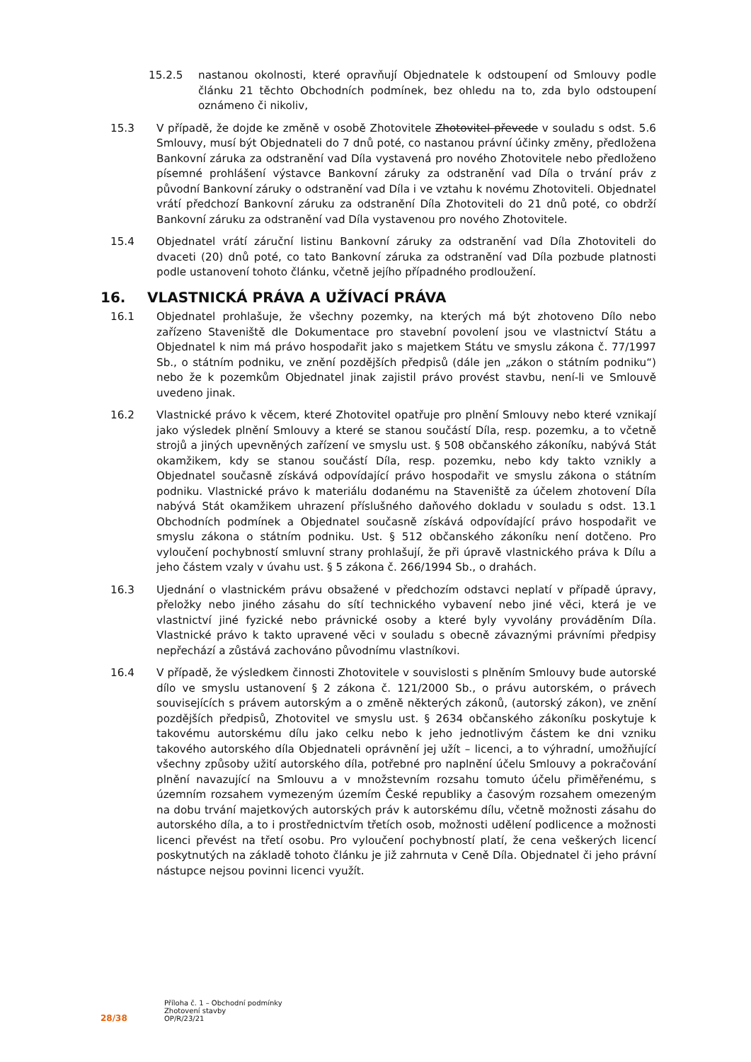15.2.5 nastanou okolnosti, které opravňují Objednatele k odstoupení od Smlouvy podle článku 21 těchto Obchodních podmínek, bez ohledu na to, zda bylo odstoupení oznámeno či nikoliv,
15.3 V případě, že dojde ke změně v osobě Zhotovitele Zhotovitel převede v souladu s odst. 5.6 Smlouvy, musí být Objednateli do 7 dnů poté, co nastanou právní účinky změny, předložena Bankovní záruka za odstranění vad Díla vystavená pro nového Zhotovitele nebo předloženo písemné prohlášení výstavce Bankovní záruky za odstranění vad Díla o trvání práv z původní Bankovní záruky o odstranění vad Díla i ve vztahu k novému Zhotoviteli. Objednatel vrátí předchozí Bankovní záruku za odstranění Díla Zhotoviteli do 21 dnů poté, co obdrží Bankovní záruku za odstranění vad Díla vystavenou pro nového Zhotovitele.
15.4 Objednatel vrátí záruční listinu Bankovní záruky za odstranění vad Díla Zhotoviteli do dvaceti (20) dnů poté, co tato Bankovní záruka za odstranění vad Díla pozbude platnosti podle ustanovení tohoto článku, včetně jejího případného prodloužení.
16. VLASTNICKÁ PRÁVA A UŽÍVACÍ PRÁVA
16.1 Objednatel prohlašuje, že všechny pozemky, na kterých má být zhotoveno Dílo nebo zařízeno Staveniště dle Dokumentace pro stavební povolení jsou ve vlastnictví Státu a Objednatel k nim má právo hospodařit jako s majetkem Státu ve smyslu zákona č. 77/1997 Sb., o státním podniku, ve znění pozdějších předpisů (dále jen „zákon o státním podniku“) nebo že k pozemkům Objednatel jinak zajistil právo provést stavbu, není-li ve Smlouvě uvedeno jinak.
16.2 Vlastnické právo k věcem, které Zhotovitel opatřuje pro plnění Smlouvy nebo které vznikají jako výsledek plnění Smlouvy a které se stanou součástí Díla, resp. pozemku, a to včetně strojů a jiných upevněných zařízení ve smyslu ust. § 508 občanského zákoníku, nabývá Stát okamžikem, kdy se stanou součástí Díla, resp. pozemku, nebo kdy takto vznikly a Objednatel současně získává odpovídající právo hospodařit ve smyslu zákona o státním podniku. Vlastnické právo k materiálu dodanému na Staveniště za účelem zhotovení Díla nabývá Stát okamžikem uhrazení příslušného daňového dokladu v souladu s odst. 13.1 Obchodních podmínek a Objednatel současně získává odpovídající právo hospodařit ve smyslu zákona o státním podniku. Ust. § 512 občanského zákoníku není dotčeno. Pro vyloučení pochybností smluvní strany prohlašují, že při úpravě vlastnického práva k Dílu a jeho částem vzaly v úvahu ust. § 5 zákona č. 266/1994 Sb., o drahách.
16.3 Ujednání o vlastnickém právu obsažené v předchozím odstavci neplatí v případě úpravy, přeložky nebo jiného zásahu do sítí technického vybavení nebo jiné věci, která je ve vlastnictví jiné fyzické nebo právnické osoby a které byly vyvolány prováděním Díla. Vlastnické právo k takto upravené věci v souladu s obecně závaznými právními předpisy nepřechází a zůstává zachováno původnímu vlastníkovi.
16.4 V případě, že výsledkem činnosti Zhotovitele v souvislosti s plněním Smlouvy bude autorské dílo ve smyslu ustanovení § 2 zákona č. 121/2000 Sb., o právu autorském, o právech souvisejících s právem autorským a o změně některých zákonů, (autorský zákon), ve znění pozdějších předpisů, Zhotovitel ve smyslu ust. § 2634 občanského zákoníku poskytuje k takovému autorskému dílu jako celku nebo k jeho jednotlivým částem ke dni vzniku takového autorského díla Objednateli oprávnění jej užít – licenci, a to výhradní, umožňující všechny způsoby užití autorského díla, potřebné pro naplnění účelu Smlouvy a pokračování plnění navazující na Smlouvu a v množstevním rozsahu tomuto účelu přiměřenému, s územním rozsahem vymezeným územím České republiky a časovým rozsahem omezeným na dobu trvání majetkových autorských práv k autorskému dílu, včetně možnosti zásahu do autorského díla, a to i prostřednictvím třetích osob, možnosti udělení podlicence a možnosti licenci převést na třetí osobu. Pro vyloučení pochybností platí, že cena veškerých licencí poskytnutých na základě tohoto článku je již zahrnuta v Ceně Díla. Objednatel či jeho právní nástupce nejsou povinni licenci využít.
28/38
Příloha č. 1 – Obchodní podmínky
Zhotovení stavby
OP/R/23/21